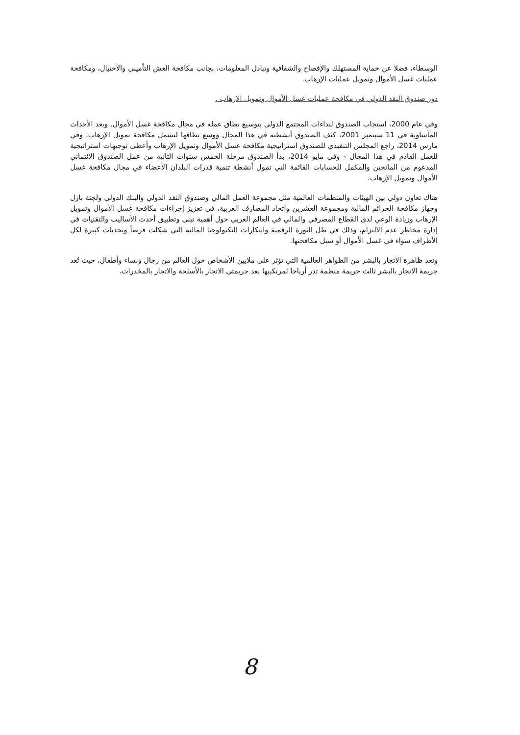الوسطاء، فضلا عن حماية المستهلك والإفصاح والشفافية وتبادل المعلومات، بجانب مكافحة الغش التأميني والاحتيال، ومكافحة عمليات غسل الأموال وتمويل عمليات الإرهاب.
دور صندوق النقد الدولي في مكافحة عمليات غسل الأموال وتمويل الارهاب .
وفي عام 2000، استجاب الصندوق لنداءات المجتمع الدولي بتوسيع نطاق عمله في مجال مكافحة غسل الأموال. وبعد الأحداث المأساوية في 11 سبتمبر 2001، كثف الصندوق أنشطته في هذا المجال ووسع نطاقها لتشمل مكافحة تمويل الإرهاب. وفي مارس 2014، راجع المجلس التنفيذي للصندوق استراتيجية مكافحة غسل الأموال وتمويل الإرهاب وأعطى توجيهات استراتيجية للعمل القادم في هذا المجال - وفي مايو 2014، بدأ الصندوق مرحلة الخمس سنوات الثانية من عمل الصندوق الائتماني المدعوم من المانحين والمكمل للحسابات القائمة التي تمول أنشطة تنمية قدرات البلدان الأعضاء في مجال مكافحة غسل الأموال وتمويل الإرهاب.
هناك تعاون دولي بين الهيئات والمنظمات العالمية مثل مجموعة العمل المالي وصندوق النقد الدولي والبنك الدولي ولجنة بازل وجهاز مكافحة الجرائم المالية ومجموعة العشرين واتحاد المصارف العربية، في تعزيز إجراءات مكافحة غسل الأموال وتمويل الإرهاب وزيادة الوعي لدى القطاع المصرفي والمالي في العالم العربي حول أهمية تبني وتطبيق أحدث الأساليب والتقنيات في إدارة مخاطر عدم الالتزام، وذلك في ظل الثورة الرقمية وابتكارات التكنولوجيا المالية التي شكلت فرصاً وتحديات كبيرة لكل الأطراف سواء في غسل الأموال أو سبل مكافحتها.
وتعد ظاهرة الاتجار بالبشر من الظواهر العالمية التي تؤثر على ملايين الأشخاص حول العالم من رجال ونساء وأطفال، حيث تُعد جريمة الاتجار بالبشر ثالث جريمة منظمة تدر أرباحا لمرتكبيها بعد جريمتي الاتجار بالأسلحة والاتجار بالمخدرات.
8